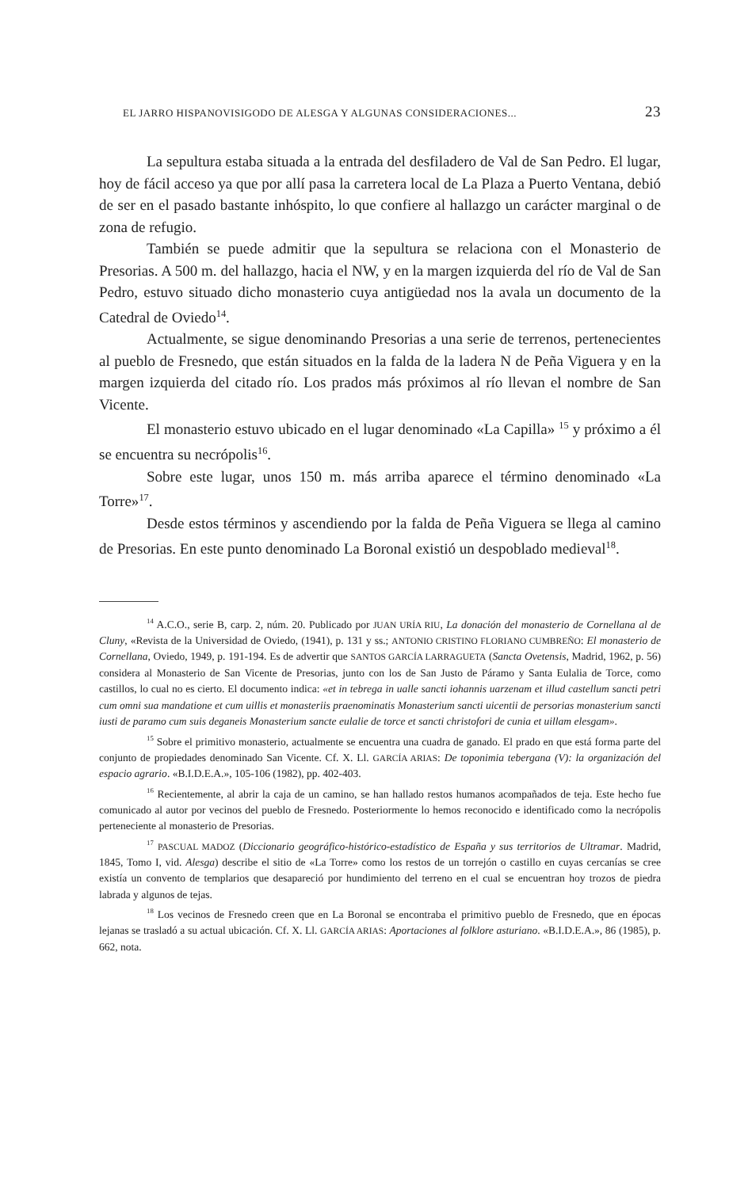EL JARRO HISPANOVISIGODO DE ALESGA Y ALGUNAS CONSIDERACIONES... 23
La sepultura estaba situada a la entrada del desfiladero de Val de San Pedro. El lugar, hoy de fácil acceso ya que por allí pasa la carretera local de La Plaza a Puerto Ventana, debió de ser en el pasado bastante inhóspito, lo que confiere al hallazgo un carácter marginal o de zona de refugio.
También se puede admitir que la sepultura se relaciona con el Monasterio de Presorias. A 500 m. del hallazgo, hacia el NW, y en la margen izquierda del río de Val de San Pedro, estuvo situado dicho monasterio cuya antigüedad nos la avala un documento de la Catedral de Oviedo<sup>14</sup>.
Actualmente, se sigue denominando Presorias a una serie de terrenos, pertenecientes al pueblo de Fresnedo, que están situados en la falda de la ladera N de Peña Viguera y en la margen izquierda del citado río. Los prados más próximos al río llevan el nombre de San Vicente.
El monasterio estuvo ubicado en el lugar denominado «La Capilla» <sup>15</sup> y próximo a él se encuentra su necrópolis<sup>16</sup>.
Sobre este lugar, unos 150 m. más arriba aparece el término denominado «La Torre»<sup>17</sup>.
Desde estos términos y ascendiendo por la falda de Peña Viguera se llega al camino de Presorias. En este punto denominado La Boronal existió un despoblado medieval<sup>18</sup>.
<sup>14</sup> A.C.O., serie B, carp. 2, núm. 20. Publicado por JUAN URÍA RIU, La donación del monasterio de Cornellana al de Cluny, «Revista de la Universidad de Oviedo, (1941), p. 131 y ss.; ANTONIO CRISTINO FLORIANO CUMBREÑO: El monasterio de Cornellana, Oviedo, 1949, p. 191-194. Es de advertir que SANTOS GARCÍA LARRAGUETA (Sancta Ovetensis, Madrid, 1962, p. 56) considera al Monasterio de San Vicente de Presorias, junto con los de San Justo de Páramo y Santa Eulalia de Torce, como castillos, lo cual no es cierto. El documento indica: «et in tebrega in ualle sancti iohannis uarzenam et illud castellum sancti petri cum omni sua mandatione et cum uillis et monasteriis praenominatis Monasterium sancti uicentii de persorias monasterium sancti iusti de paramo cum suis deganeis Monasterium sancte eulalie de torce et sancti christofori de cunia et uillam elesgam».
<sup>15</sup> Sobre el primitivo monasterio, actualmente se encuentra una cuadra de ganado. El prado en que está forma parte del conjunto de propiedades denominado San Vicente. Cf. X. Ll. GARCÍA ARIAS: De toponimia tebergana (V): la organización del espacio agrario. «B.I.D.E.A.», 105-106 (1982), pp. 402-403.
<sup>16</sup> Recientemente, al abrir la caja de un camino, se han hallado restos humanos acompañados de teja. Este hecho fue comunicado al autor por vecinos del pueblo de Fresnedo. Posteriormente lo hemos reconocido e identificado como la necrópolis perteneciente al monasterio de Presorias.
<sup>17</sup> PASCUAL MADOZ (Diccionario geográfico-histórico-estadístico de España y sus territorios de Ultramar. Madrid, 1845, Tomo I, vid. Alesga) describe el sitio de «La Torre» como los restos de un torrejón o castillo en cuyas cercanías se cree existía un convento de templarios que desapareció por hundimiento del terreno en el cual se encuentran hoy trozos de piedra labrada y algunos de tejas.
<sup>18</sup> Los vecinos de Fresnedo creen que en La Boronal se encontraba el primitivo pueblo de Fresnedo, que en épocas lejanas se trasladó a su actual ubicación. Cf. X. Ll. GARCÍA ARIAS: Aportaciones al folklore asturiano. «B.I.D.E.A.», 86 (1985), p. 662, nota.